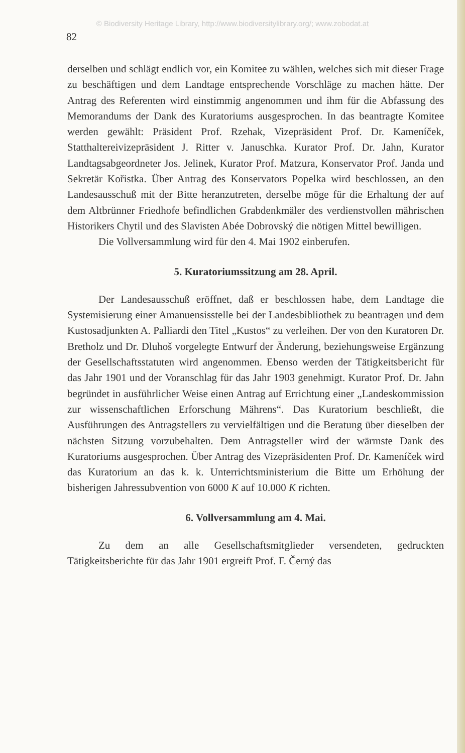© Biodiversity Heritage Library, http://www.biodiversitylibrary.org/; www.zobodat.at
82
derselben und schlägt endlich vor, ein Komitee zu wählen, welches sich mit dieser Frage zu beschäftigen und dem Landtage entsprechende Vorschläge zu machen hätte. Der Antrag des Referenten wird einstimmig angenommen und ihm für die Abfassung des Memorandums der Dank des Kuratoriums ausgesprochen. In das beantragte Komitee werden gewählt: Präsident Prof. Rzehak, Vizepräsident Prof. Dr. Kameníček, Statthaltereivizepräsident J. Ritter v. Januschka. Kurator Prof. Dr. Jahn, Kurator Landtagsabgeordneter Jos. Jelinek, Kurator Prof. Matzura, Konservator Prof. Janda und Sekretär Kořistka. Über Antrag des Konservators Popelka wird beschlossen, an den Landesausschuß mit der Bitte heranzutreten, derselbe möge für die Erhaltung der auf dem Altbrünner Friedhofe befindlichen Grabdenkmäler des verdienstvollen mährischen Historikers Chytil und des Slavisten Abée Dobrovský die nötigen Mittel bewilligen.
Die Vollversammlung wird für den 4. Mai 1902 einberufen.
5. Kuratoriumssitzung am 28. April.
Der Landesausschuß eröffnet, daß er beschlossen habe, dem Landtage die Systemisierung einer Amanuensisstelle bei der Landesbibliothek zu beantragen und dem Kustosadjunkten A. Palliardi den Titel „Kustos“ zu verleihen. Der von den Kuratoren Dr. Bretholz und Dr. Dluhoš vorgelegte Entwurf der Änderung, beziehungsweise Ergänzung der Gesellschaftsstatuten wird angenommen. Ebenso werden der Tätigkeitsbericht für das Jahr 1901 und der Voranschlag für das Jahr 1903 genehmigt. Kurator Prof. Dr. Jahn begründet in ausführlicher Weise einen Antrag auf Errichtung einer „Landeskommission zur wissenschaftlichen Erforschung Mährens“. Das Kuratorium beschließt, die Ausführungen des Antragstellers zu vervielfältigen und die Beratung über dieselben der nächsten Sitzung vorzubehalten. Dem Antragsteller wird der wärmste Dank des Kuratoriums ausgesprochen. Über Antrag des Vizepräsidenten Prof. Dr. Kameníček wird das Kuratorium an das k. k. Unterrichtsministerium die Bitte um Erhöhung der bisherigen Jahressubvention von 6000 K auf 10.000 K richten.
6. Vollversammlung am 4. Mai.
Zu dem an alle Gesellschaftsmitglieder versendeten, gedruckten Tätigkeitsberichte für das Jahr 1901 ergreift Prof. F. Černý das